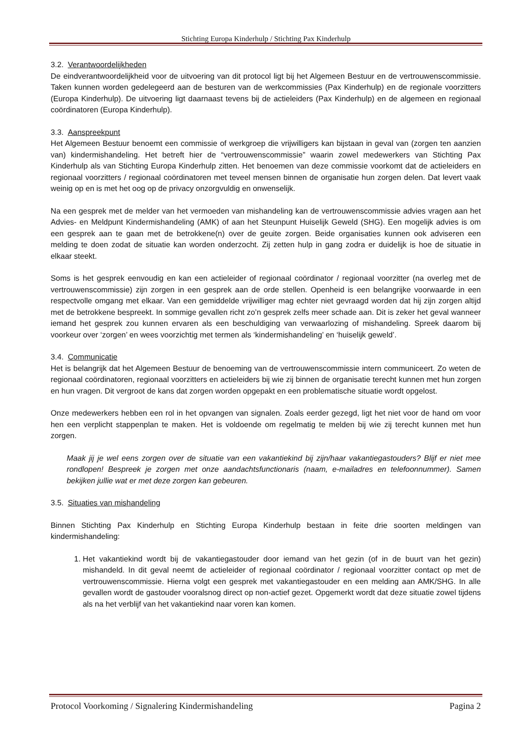Stichting Europa Kinderhulp / Stichting Pax Kinderhulp
3.2. Verantwoordelijkheden
De eindverantwoordelijkheid voor de uitvoering van dit protocol ligt bij het Algemeen Bestuur en de vertrouwenscommissie. Taken kunnen worden gedelegeerd aan de besturen van de werkcommissies (Pax Kinderhulp) en de regionale voorzitters (Europa Kinderhulp). De uitvoering ligt daarnaast tevens bij de actieleiders (Pax Kinderhulp) en de algemeen en regionaal coördinatoren (Europa Kinderhulp).
3.3. Aanspreekpunt
Het Algemeen Bestuur benoemt een commissie of werkgroep die vrijwilligers kan bijstaan in geval van (zorgen ten aanzien van) kindermishandeling. Het betreft hier de “vertrouwenscommissie” waarin zowel medewerkers van Stichting Pax Kinderhulp als van Stichting Europa Kinderhulp zitten. Het benoemen van deze commissie voorkomt dat de actieleiders en regionaal voorzitters / regionaal coördinatoren met teveel mensen binnen de organisatie hun zorgen delen. Dat levert vaak weinig op en is met het oog op de privacy onzorgvuldig en onwenselijk.
Na een gesprek met de melder van het vermoeden van mishandeling kan de vertrouwenscommissie advies vragen aan het Advies- en Meldpunt Kindermishandeling (AMK) of aan het Steunpunt Huiselijk Geweld (SHG). Een mogelijk advies is om een gesprek aan te gaan met de betrokkene(n) over de geuite zorgen. Beide organisaties kunnen ook adviseren een melding te doen zodat de situatie kan worden onderzocht. Zij zetten hulp in gang zodra er duidelijk is hoe de situatie in elkaar steekt.
Soms is het gesprek eenvoudig en kan een actieleider of regionaal coördinator / regionaal voorzitter (na overleg met de vertrouwenscommissie) zijn zorgen in een gesprek aan de orde stellen. Openheid is een belangrijke voorwaarde in een respectvolle omgang met elkaar. Van een gemiddelde vrijwilliger mag echter niet gevraagd worden dat hij zijn zorgen altijd met de betrokkene bespreekt. In sommige gevallen richt zo’n gesprek zelfs meer schade aan. Dit is zeker het geval wanneer iemand het gesprek zou kunnen ervaren als een beschuldiging van verwaarlozing of mishandeling. Spreek daarom bij voorkeur over ‘zorgen’ en wees voorzichtig met termen als ‘kindermishandeling’ en ‘huiselijk geweld’.
3.4. Communicatie
Het is belangrijk dat het Algemeen Bestuur de benoeming van de vertrouwenscommissie intern communiceert. Zo weten de regionaal coördinatoren, regionaal voorzitters en actieleiders bij wie zij binnen de organisatie terecht kunnen met hun zorgen en hun vragen. Dit vergroot de kans dat zorgen worden opgepakt en een problematische situatie wordt opgelost.
Onze medewerkers hebben een rol in het opvangen van signalen. Zoals eerder gezegd, ligt het niet voor de hand om voor hen een verplicht stappenplan te maken. Het is voldoende om regelmatig te melden bij wie zij terecht kunnen met hun zorgen.
Maak jij je wel eens zorgen over de situatie van een vakantiekind bij zijn/haar vakantiegastouders? Blijf er niet mee rondlopen! Bespreek je zorgen met onze aandachtsfunctionaris (naam, e-mailadres en telefoonnummer). Samen bekijken jullie wat er met deze zorgen kan gebeuren.
3.5. Situaties van mishandeling
Binnen Stichting Pax Kinderhulp en Stichting Europa Kinderhulp bestaan in feite drie soorten meldingen van kindermishandeling:
1. Het vakantiekind wordt bij de vakantiegastouder door iemand van het gezin (of in de buurt van het gezin) mishandeld. In dit geval neemt de actieleider of regionaal coördinator / regionaal voorzitter contact op met de vertrouwenscommissie. Hierna volgt een gesprek met vakantiegastouder en een melding aan AMK/SHG. In alle gevallen wordt de gastouder vooralsnog direct op non-actief gezet. Opgemerkt wordt dat deze situatie zowel tijdens als na het verblijf van het vakantiekind naar voren kan komen.
Protocol Voorkoming / Signalering Kindermishandeling Pagina 2